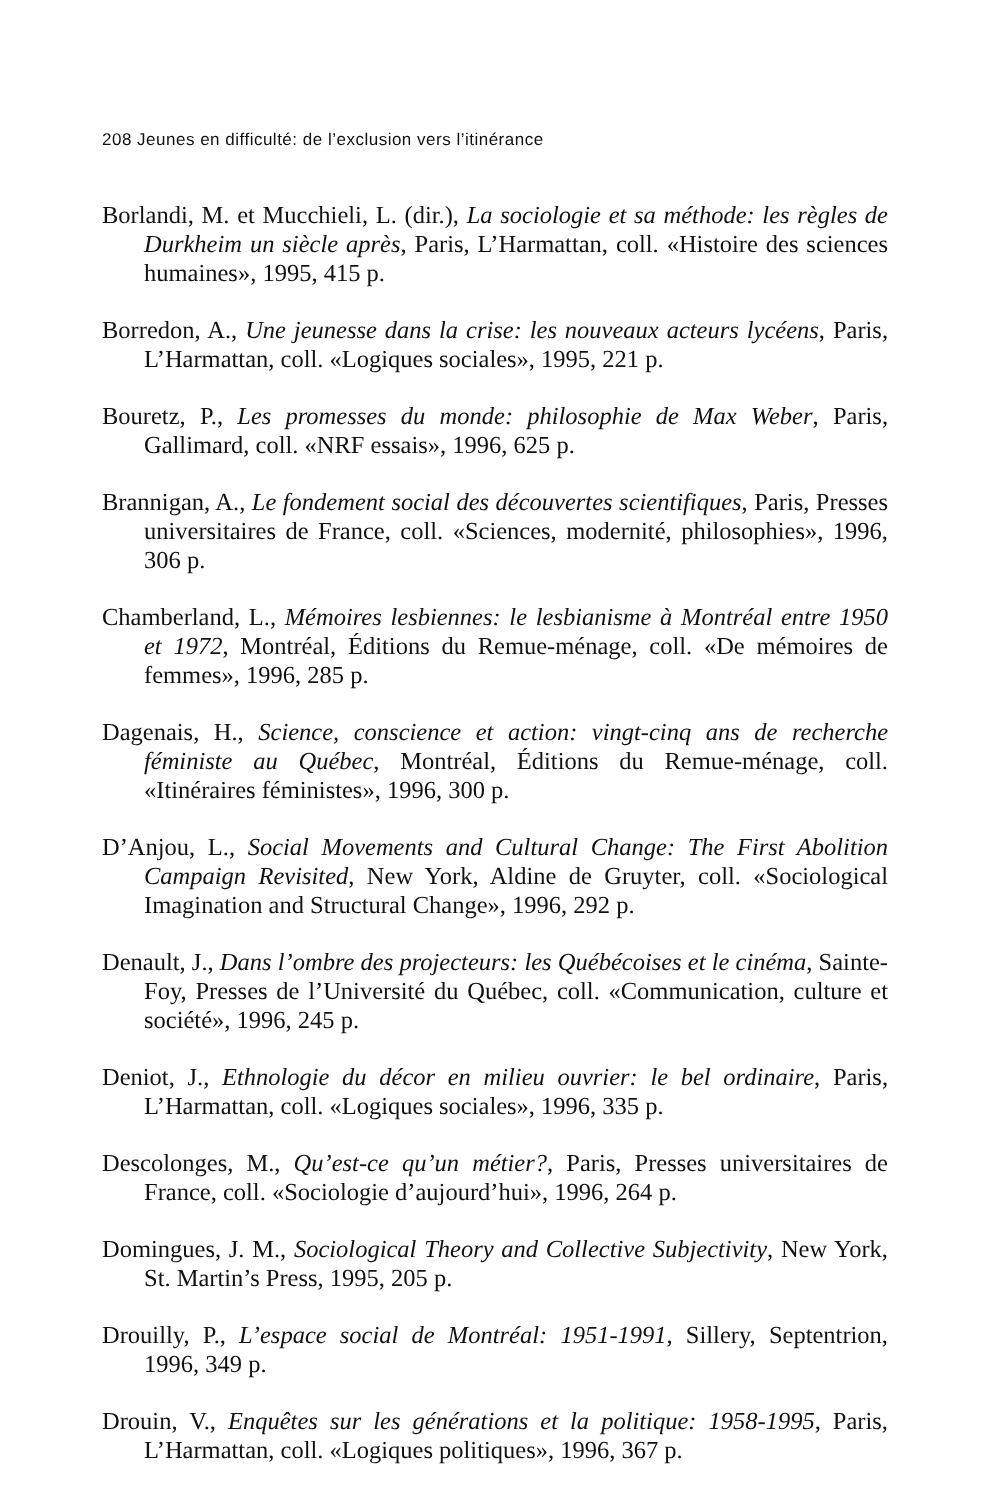208 Jeunes en difficulté: de l’exclusion vers l’itinérance
Borlandi, M. et Mucchieli, L. (dir.), La sociologie et sa méthode: les règles de Durkheim un siècle après, Paris, L’Harmattan, coll. «Histoire des sciences humaines», 1995, 415 p.
Borredon, A., Une jeunesse dans la crise: les nouveaux acteurs lycéens, Paris, L’Harmattan, coll. «Logiques sociales», 1995, 221 p.
Bouretz, P., Les promesses du monde: philosophie de Max Weber, Paris, Gallimard, coll. «NRF essais», 1996, 625 p.
Brannigan, A., Le fondement social des découvertes scientifiques, Paris, Presses universitaires de France, coll. «Sciences, modernité, philosophies», 1996, 306 p.
Chamberland, L., Mémoires lesbiennes: le lesbianisme à Montréal entre 1950 et 1972, Montréal, Éditions du Remue-ménage, coll. «De mémoires de femmes», 1996, 285 p.
Dagenais, H., Science, conscience et action: vingt-cinq ans de recherche féministe au Québec, Montréal, Éditions du Remue-ménage, coll. «Itinéraires féministes», 1996, 300 p.
D’Anjou, L., Social Movements and Cultural Change: The First Abolition Campaign Revisited, New York, Aldine de Gruyter, coll. «Sociological Imagination and Structural Change», 1996, 292 p.
Denault, J., Dans l’ombre des projecteurs: les Québécoises et le cinéma, Sainte-Foy, Presses de l’Université du Québec, coll. «Communication, culture et société», 1996, 245 p.
Deniot, J., Ethnologie du décor en milieu ouvrier: le bel ordinaire, Paris, L’Harmattan, coll. «Logiques sociales», 1996, 335 p.
Descolonges, M., Qu’est-ce qu’un métier?, Paris, Presses universitaires de France, coll. «Sociologie d’aujourd’hui», 1996, 264 p.
Domingues, J. M., Sociological Theory and Collective Subjectivity, New York, St. Martin’s Press, 1995, 205 p.
Drouilly, P., L’espace social de Montréal: 1951-1991, Sillery, Septentrion, 1996, 349 p.
Drouin, V., Enquêtes sur les générations et la politique: 1958-1995, Paris, L’Harmattan, coll. «Logiques politiques», 1996, 367 p.